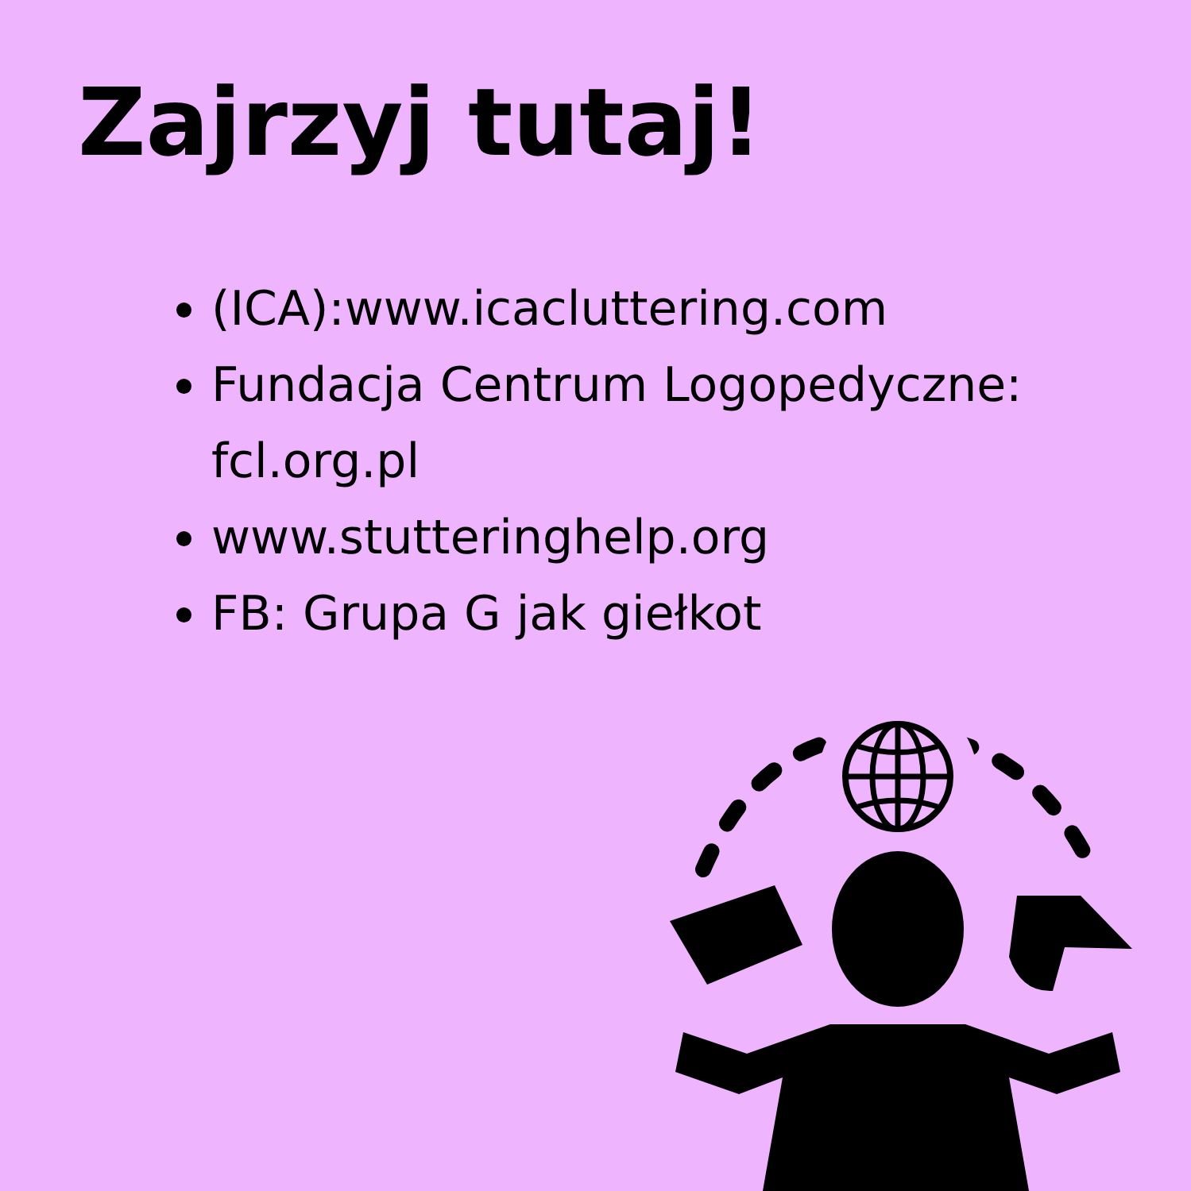Zajrzyj tutaj!
(ICA):www.icacluttering.com
Fundacja Centrum Logopedyczne: fcl.org.pl
www.stutteringhelp.org
FB: Grupa G jak giełkot